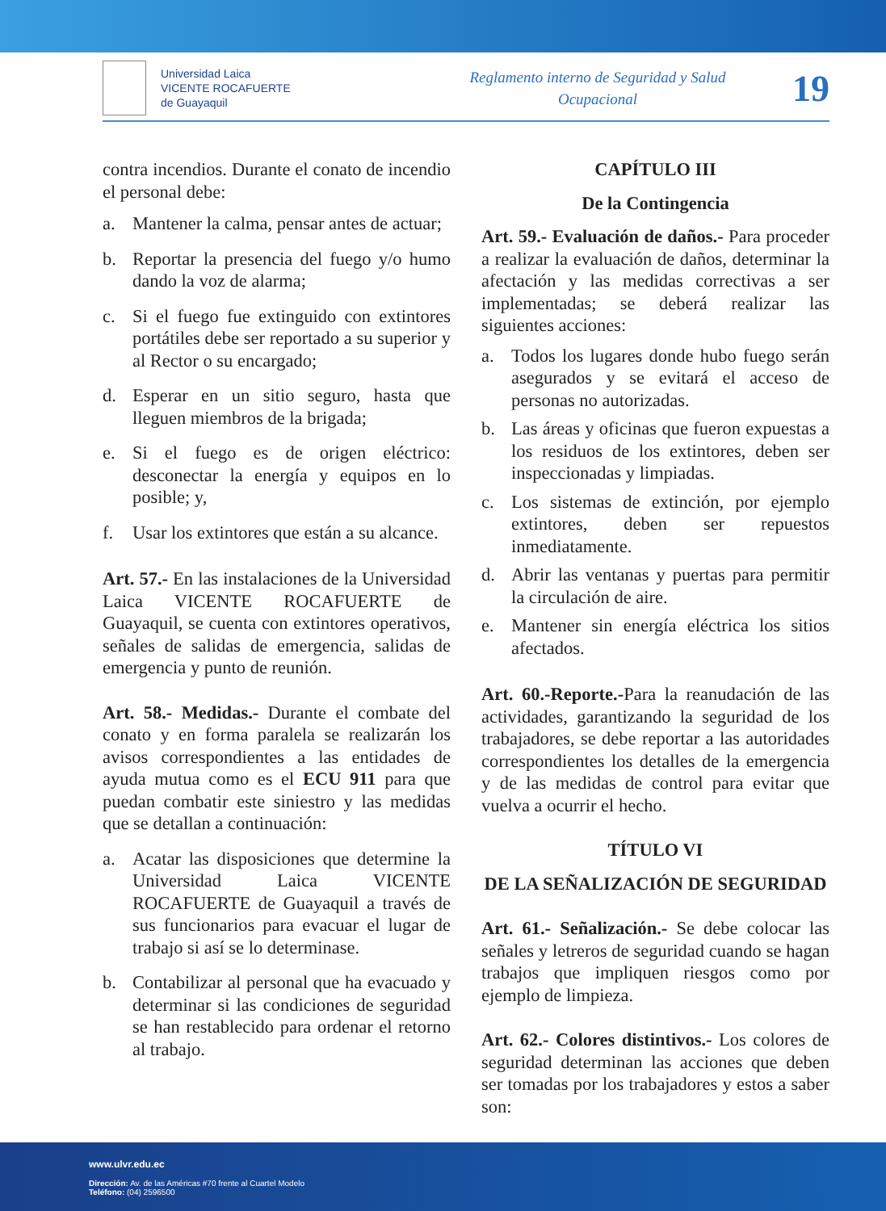Universidad Laica
VICENTE ROCAFUERTE
de Guayaquil
Reglamento interno de Seguridad y Salud
Ocupacional
19
contra incendios. Durante el conato de incendio el personal debe:
a. Mantener la calma, pensar antes de actuar;
b. Reportar la presencia del fuego y/o humo dando la voz de alarma;
c. Si el fuego fue extinguido con extintores portátiles debe ser reportado a su superior y al Rector o su encargado;
d. Esperar en un sitio seguro, hasta que lleguen miembros de la brigada;
e. Si el fuego es de origen eléctrico: desconectar la energía y equipos en lo posible; y,
f. Usar los extintores que están a su alcance.
Art. 57.- En las instalaciones de la Universidad Laica VICENTE ROCAFUERTE de Guayaquil, se cuenta con extintores operativos, señales de salidas de emergencia, salidas de emergencia y punto de reunión.
Art. 58.- Medidas.- Durante el combate del conato y en forma paralela se realizarán los avisos correspondientes a las entidades de ayuda mutua como es el ECU 911 para que puedan combatir este siniestro y las medidas que se detallan a continuación:
a. Acatar las disposiciones que determine la Universidad Laica VICENTE ROCAFUERTE de Guayaquil a través de sus funcionarios para evacuar el lugar de trabajo si así se lo determinase.
b. Contabilizar al personal que ha evacuado y determinar si las condiciones de seguridad se han restablecido para ordenar el retorno al trabajo.
CAPÍTULO III
De la Contingencia
Art. 59.- Evaluación de daños.- Para proceder a realizar la evaluación de daños, determinar la afectación y las medidas correctivas a ser implementadas; se deberá realizar las siguientes acciones:
a. Todos los lugares donde hubo fuego serán asegurados y se evitará el acceso de personas no autorizadas.
b. Las áreas y oficinas que fueron expuestas a los residuos de los extintores, deben ser inspeccionadas y limpiadas.
c. Los sistemas de extinción, por ejemplo extintores, deben ser repuestos inmediatamente.
d. Abrir las ventanas y puertas para permitir la circulación de aire.
e. Mantener sin energía eléctrica los sitios afectados.
Art. 60.-Reporte.-Para la reanudación de las actividades, garantizando la seguridad de los trabajadores, se debe reportar a las autoridades correspondientes los detalles de la emergencia y de las medidas de control para evitar que vuelva a ocurrir el hecho.
TÍTULO VI
DE LA SEÑALIZACIÓN DE SEGURIDAD
Art. 61.- Señalización.- Se debe colocar las señales y letreros de seguridad cuando se hagan trabajos que impliquen riesgos como por ejemplo de limpieza.
Art. 62.- Colores distintivos.- Los colores de seguridad determinan las acciones que deben ser tomadas por los trabajadores y estos a saber son:
www.ulvr.edu.ec
Dirección: Av. de las Américas #70 frente al Cuartel Modelo
Teléfono: (04) 2596500